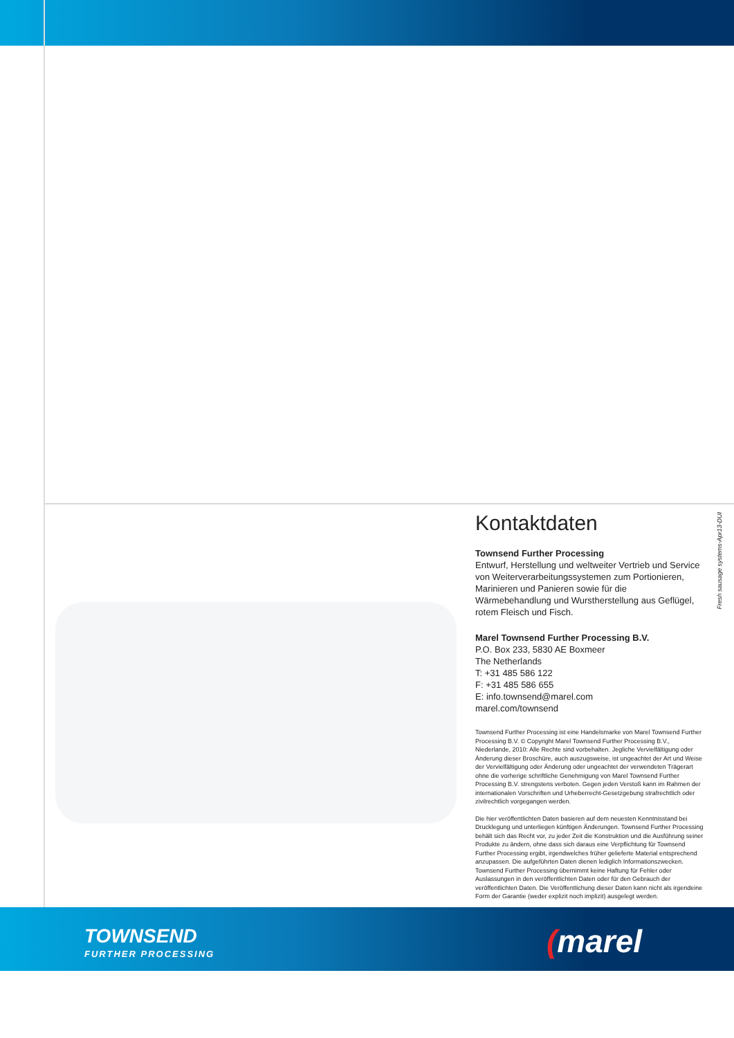Kontaktdaten
Townsend Further Processing
Entwurf, Herstellung und weltweiter Vertrieb und Service von Weiterverarbeitungssystemen zum Portionieren, Marinieren und Panieren sowie für die Wärmebehandlung und Wurstherstellung aus Geflügel, rotem Fleisch und Fisch.
Marel Townsend Further Processing B.V.
P.O. Box 233, 5830 AE Boxmeer
The Netherlands
T: +31 485 586 122
F: +31 485 586 655
E: info.townsend@marel.com
marel.com/townsend
Townsend Further Processing ist eine Handelsmarke von Marel Townsend Further Processing B.V. © Copyright Marel Townsend Further Processing B.V., Niederlande, 2010: Alle Rechte sind vorbehalten. Jegliche Vervielfältigung oder Änderung dieser Broschüre, auch auszugsweise, ist ungeachtet der Art und Weise der Vervielfältigung oder Änderung oder ungeachtet der verwendeten Trägerart ohne die vorherige schriftliche Genehmigung von Marel Townsend Further Processing B.V. strengstens verboten. Gegen jeden Verstoß kann im Rahmen der internationalen Vorschriften und Urheberrecht-Gesetzgebung strafrechtlich oder zivilrechtlich vorgegangen werden.
Die hier veröffentlichten Daten basieren auf dem neuesten Kenntnisstand bei Drucklegung und unterliegen künftigen Änderungen. Townsend Further Processing behält sich das Recht vor, zu jeder Zeit die Konstruktion und die Ausführung seiner Produkte zu ändern, ohne dass sich daraus eine Verpflichtung für Townsend Further Processing ergibt, irgendwelches früher gelieferte Material entsprechend anzupassen. Die aufgeführten Daten dienen lediglich Informationszwecken. Townsend Further Processing übernimmt keine Haftung für Fehler oder Auslassungen in den veröffentlichten Daten oder für den Gebrauch der veröffentlichten Daten. Die Veröffentlichung dieser Daten kann nicht als irgendeine Form der Garantie (weder explizit noch implizit) ausgelegt werden.
Fresh sausage systems-Apr13-DUI
TOWNSEND
FURTHER PROCESSING (marel